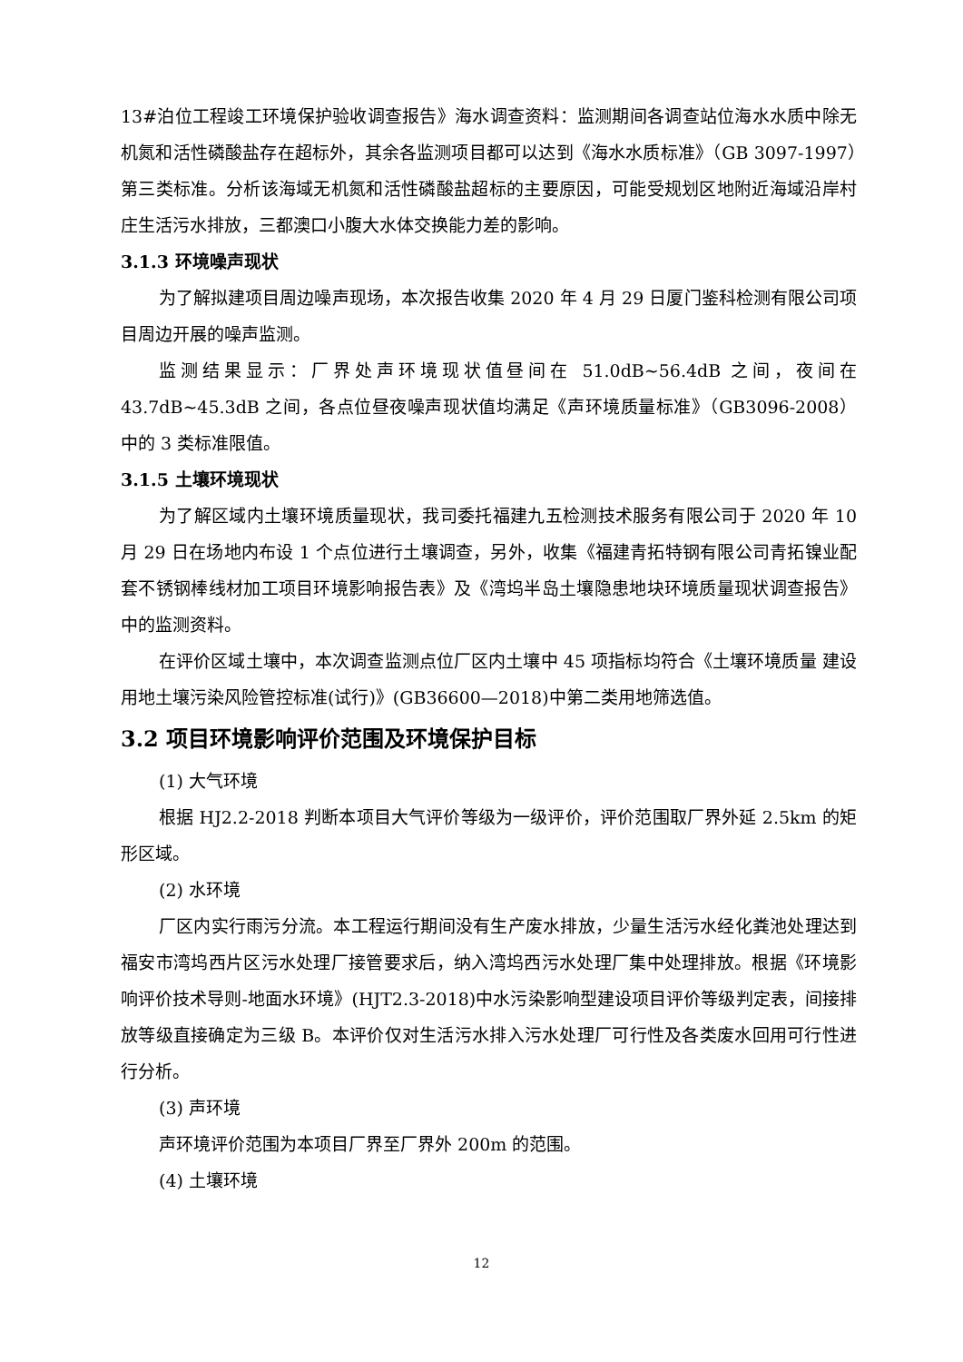13#泊位工程竣工环境保护验收调查报告》海水调查资料：监测期间各调查站位海水水质中除无机氮和活性磷酸盐存在超标外，其余各监测项目都可以达到《海水水质标准》（GB 3097-1997）第三类标准。分析该海域无机氮和活性磷酸盐超标的主要原因，可能受规划区地附近海域沿岸村庄生活污水排放，三都澳口小腹大水体交换能力差的影响。
3.1.3 环境噪声现状
为了解拟建项目周边噪声现场，本次报告收集 2020 年 4 月 29 日厦门鉴科检测有限公司项目周边开展的噪声监测。
监测结果显示：厂界处声环境现状值昼间在 51.0dB~56.4dB 之间，夜间在 43.7dB~45.3dB 之间，各点位昼夜噪声现状值均满足《声环境质量标准》（GB3096-2008）中的 3 类标准限值。
3.1.5 土壤环境现状
为了解区域内土壤环境质量现状，我司委托福建九五检测技术服务有限公司于 2020 年 10 月 29 日在场地内布设 1 个点位进行土壤调查，另外，收集《福建青拓特钢有限公司青拓镍业配套不锈钢棒线材加工项目环境影响报告表》及《湾坞半岛土壤隐患地块环境质量现状调查报告》中的监测资料。
在评价区域土壤中，本次调查监测点位厂区内土壤中 45 项指标均符合《土壤环境质量 建设用地土壤污染风险管控标准(试行)》(GB36600—2018)中第二类用地筛选值。
3.2 项目环境影响评价范围及环境保护目标
(1) 大气环境
根据 HJ2.2-2018 判断本项目大气评价等级为一级评价，评价范围取厂界外延 2.5km 的矩形区域。
(2) 水环境
厂区内实行雨污分流。本工程运行期间没有生产废水排放，少量生活污水经化粪池处理达到福安市湾坞西片区污水处理厂接管要求后，纳入湾坞西污水处理厂集中处理排放。根据《环境影响评价技术导则-地面水环境》(HJT2.3-2018)中水污染影响型建设项目评价等级判定表，间接排放等级直接确定为三级 B。本评价仅对生活污水排入污水处理厂可行性及各类废水回用可行性进行分析。
(3) 声环境
声环境评价范围为本项目厂界至厂界外 200m 的范围。
(4) 土壤环境
12